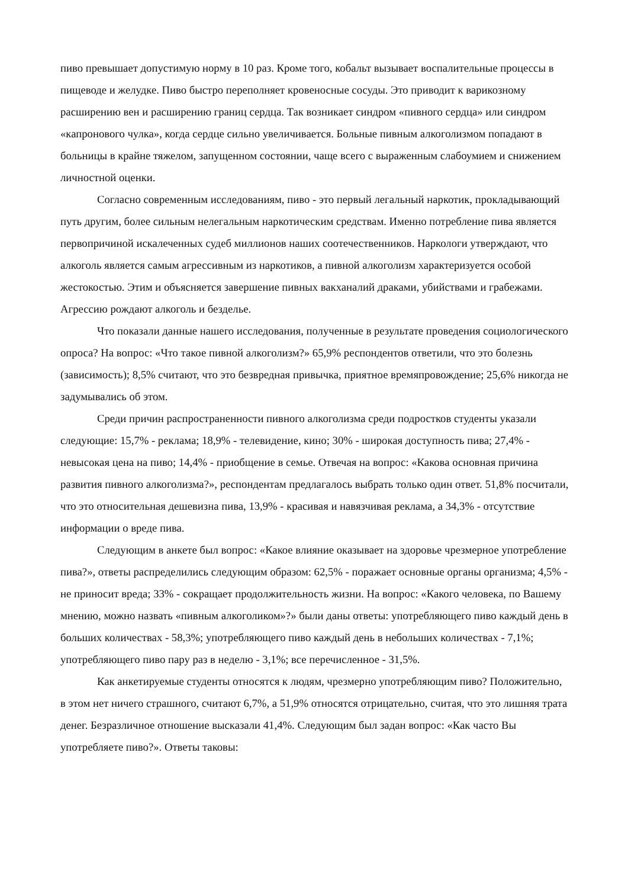пиво превышает допустимую норму в 10 раз. Кроме того, кобальт вызывает воспалительные процессы в пищеводе и желудке. Пиво быстро переполняет кровеносные сосуды. Это приводит к варикозному расширению вен и расширению границ сердца. Так возникает синдром «пивного сердца» или синдром «капронового чулка», когда сердце сильно увеличивается. Больные пивным алкоголизмом попадают в больницы в крайне тяжелом, запущенном состоянии, чаще всего с выраженным слабоумием и снижением личностной оценки.
Согласно современным исследованиям, пиво - это первый легальный наркотик, прокладывающий путь другим, более сильным нелегальным наркотическим средствам. Именно потребление пива является первопричиной искалеченных судеб миллионов наших соотечественников. Наркологи утверждают, что алкоголь является самым агрессивным из наркотиков, а пивной алкоголизм характеризуется особой жестокостью. Этим и объясняется завершение пивных вакханалий драками, убийствами и грабежами. Агрессию рождают алкоголь и безделье.
Что показали данные нашего исследования, полученные в результате проведения социологического опроса? На вопрос: «Что такое пивной алкоголизм?» 65,9% респондентов ответили, что это болезнь (зависимость); 8,5% считают, что это безвредная привычка, приятное времяпровождение; 25,6% никогда не задумывались об этом.
Среди причин распространенности пивного алкоголизма среди подростков студенты указали следующие: 15,7% - реклама; 18,9% - телевидение, кино; 30% - широкая доступность пива; 27,4% - невысокая цена на пиво; 14,4% - приобщение в семье. Отвечая на вопрос: «Какова основная причина развития пивного алкоголизма?», респондентам предлагалось выбрать только один ответ. 51,8% посчитали, что это относительная дешевизна пива, 13,9% - красивая и навязчивая реклама, а 34,3% - отсутствие информации о вреде пива.
Следующим в анкете был вопрос: «Какое влияние оказывает на здоровье чрезмерное употребление пива?», ответы распределились следующим образом: 62,5% - поражает основные органы организма; 4,5% - не приносит вреда; 33% - сокращает продолжительность жизни. На вопрос: «Какого человека, по Вашему мнению, можно назвать «пивным алкоголиком»?» были даны ответы: употребляющего пиво каждый день в больших количествах - 58,3%; употребляющего пиво каждый день в небольших количествах - 7,1%; употребляющего пиво пару раз в неделю - 3,1%; все перечисленное - 31,5%.
Как анкетируемые студенты относятся к людям, чрезмерно употребляющим пиво? Положительно, в этом нет ничего страшного, считают 6,7%, а 51,9% относятся отрицательно, считая, что это лишняя трата денег. Безразличное отношение высказали 41,4%. Следующим был задан вопрос: «Как часто Вы употребляете пиво?». Ответы таковы: